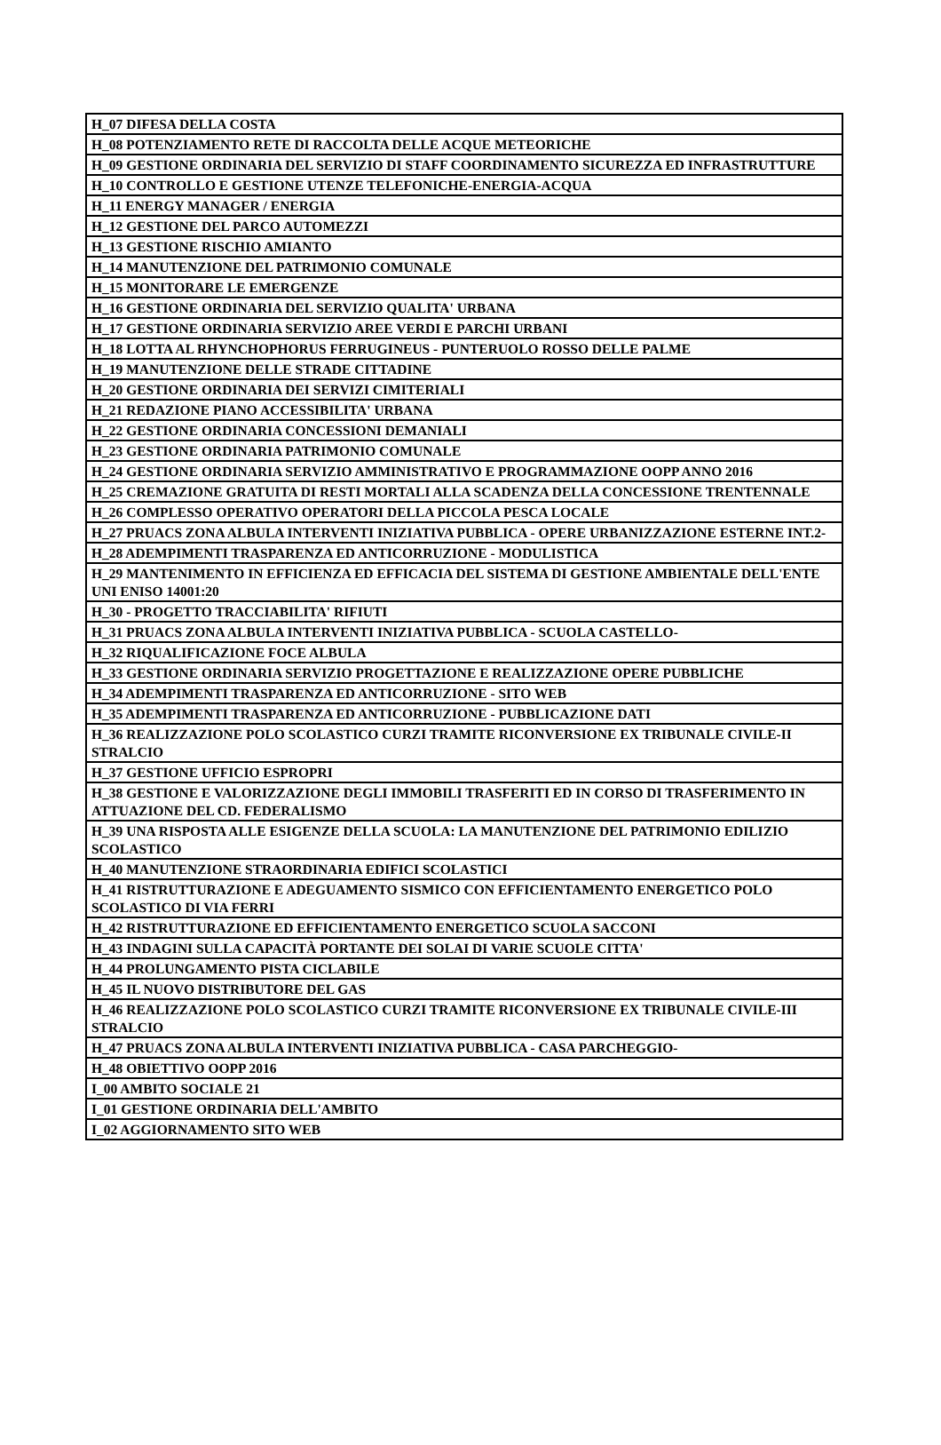| H_07 DIFESA DELLA COSTA |
| H_08 POTENZIAMENTO RETE DI RACCOLTA DELLE ACQUE METEORICHE |
| H_09 GESTIONE ORDINARIA DEL SERVIZIO DI STAFF COORDINAMENTO SICUREZZA ED INFRASTRUTTURE |
| H_10 CONTROLLO E GESTIONE UTENZE TELEFONICHE-ENERGIA-ACQUA |
| H_11 ENERGY MANAGER / ENERGIA |
| H_12 GESTIONE DEL PARCO AUTOMEZZI |
| H_13 GESTIONE RISCHIO AMIANTO |
| H_14 MANUTENZIONE DEL PATRIMONIO COMUNALE |
| H_15 MONITORARE LE EMERGENZE |
| H_16 GESTIONE ORDINARIA DEL SERVIZIO QUALITA' URBANA |
| H_17 GESTIONE ORDINARIA SERVIZIO AREE VERDI E PARCHI URBANI |
| H_18 LOTTA AL RHYNCHOPHORUS FERRUGINEUS - PUNTERUOLO ROSSO DELLE PALME |
| H_19 MANUTENZIONE DELLE STRADE CITTADINE |
| H_20 GESTIONE ORDINARIA DEI SERVIZI CIMITERIALI |
| H_21 REDAZIONE PIANO ACCESSIBILITA' URBANA |
| H_22 GESTIONE ORDINARIA CONCESSIONI DEMANIALI |
| H_23 GESTIONE ORDINARIA PATRIMONIO COMUNALE |
| H_24 GESTIONE ORDINARIA SERVIZIO AMMINISTRATIVO E PROGRAMMAZIONE OOPP ANNO 2016 |
| H_25 CREMAZIONE GRATUITA DI RESTI MORTALI ALLA SCADENZA DELLA CONCESSIONE TRENTENNALE |
| H_26 COMPLESSO OPERATIVO OPERATORI DELLA PICCOLA PESCA LOCALE |
| H_27 PRUACS ZONA ALBULA INTERVENTI INIZIATIVA PUBBLICA - OPERE URBANIZZAZIONE ESTERNE INT.2- |
| H_28 ADEMPIMENTI TRASPARENZA ED ANTICORRUZIONE - MODULISTICA |
| H_29 MANTENIMENTO IN EFFICIENZA ED EFFICACIA DEL SISTEMA DI GESTIONE AMBIENTALE DELL'ENTE UNI ENISO 14001:20 |
| H_30 - PROGETTO TRACCIABILITA' RIFIUTI |
| H_31 PRUACS ZONA ALBULA INTERVENTI INIZIATIVA PUBBLICA - SCUOLA CASTELLO- |
| H_32 RIQUALIFICAZIONE FOCE ALBULA |
| H_33 GESTIONE ORDINARIA SERVIZIO PROGETTAZIONE E REALIZZAZIONE OPERE PUBBLICHE |
| H_34 ADEMPIMENTI TRASPARENZA ED ANTICORRUZIONE - SITO WEB |
| H_35 ADEMPIMENTI TRASPARENZA ED ANTICORRUZIONE - PUBBLICAZIONE DATI |
| H_36 REALIZZAZIONE POLO SCOLASTICO CURZI TRAMITE RICONVERSIONE EX TRIBUNALE CIVILE-II STRALCIO |
| H_37 GESTIONE UFFICIO ESPROPRI |
| H_38 GESTIONE E VALORIZZAZIONE DEGLI IMMOBILI TRASFERITI ED IN CORSO DI TRASFERIMENTO IN ATTUAZIONE DEL CD. FEDERALISMO |
| H_39 UNA RISPOSTA ALLE ESIGENZE DELLA SCUOLA: LA MANUTENZIONE DEL PATRIMONIO EDILIZIO SCOLASTICO |
| H_40 MANUTENZIONE STRAORDINARIA EDIFICI SCOLASTICI |
| H_41 RISTRUTTURAZIONE E ADEGUAMENTO SISMICO CON EFFICIENTAMENTO ENERGETICO POLO SCOLASTICO DI VIA FERRI |
| H_42 RISTRUTTURAZIONE ED EFFICIENTAMENTO ENERGETICO SCUOLA SACCONI |
| H_43 INDAGINI SULLA CAPACITÀ PORTANTE DEI SOLAI DI VARIE SCUOLE CITTA' |
| H_44 PROLUNGAMENTO PISTA CICLABILE |
| H_45 IL NUOVO DISTRIBUTORE DEL GAS |
| H_46 REALIZZAZIONE POLO SCOLASTICO CURZI TRAMITE RICONVERSIONE EX TRIBUNALE CIVILE-III STRALCIO |
| H_47 PRUACS ZONA ALBULA INTERVENTI INIZIATIVA PUBBLICA - CASA PARCHEGGIO- |
| H_48 OBIETTIVO OOPP 2016 |
| I_00 AMBITO SOCIALE 21 |
| I_01 GESTIONE ORDINARIA DELL'AMBITO |
| I_02 AGGIORNAMENTO SITO WEB |